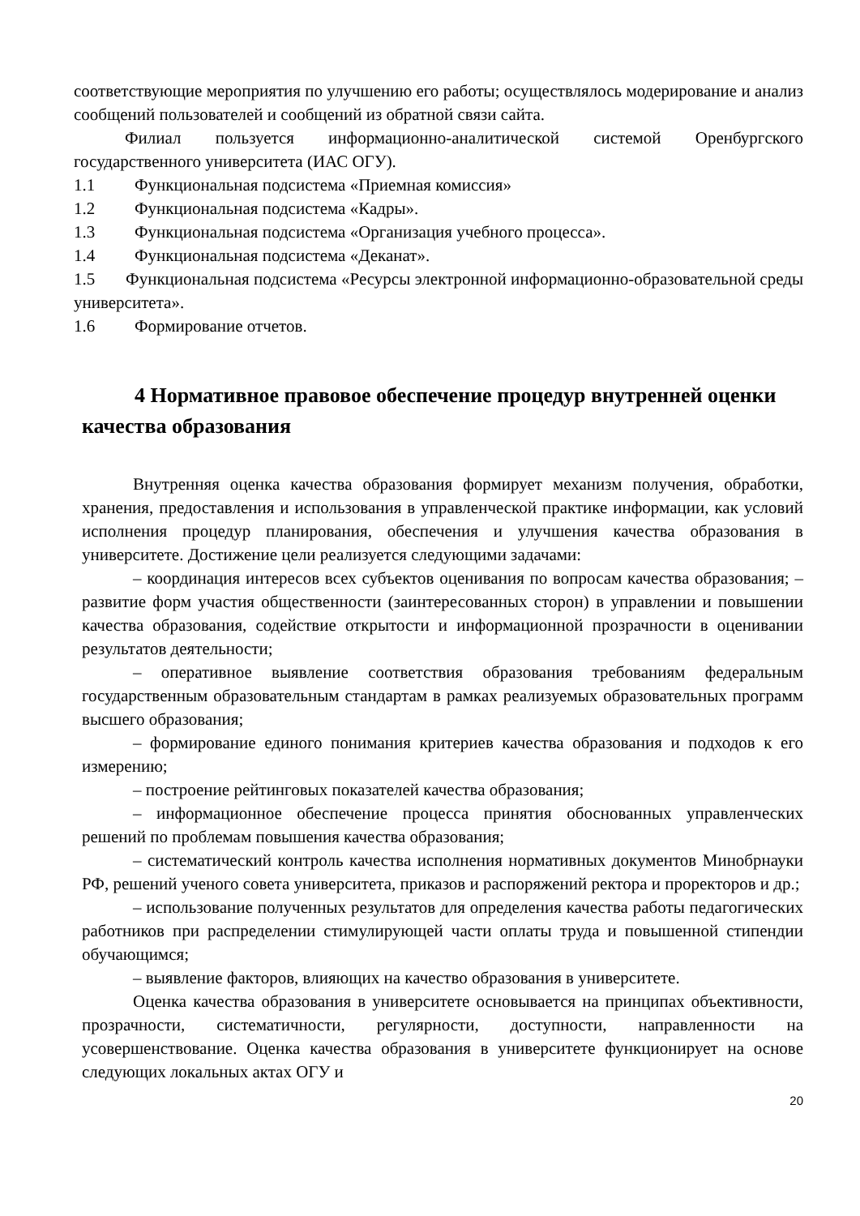соответствующие мероприятия по улучшению его работы; осуществлялось модерирование и анализ сообщений пользователей и сообщений из обратной связи сайта.
Филиал пользуется информационно-аналитической системой Оренбургского государственного университета (ИАС ОГУ).
1.1 Функциональная подсистема «Приемная комиссия»
1.2 Функциональная подсистема «Кадры».
1.3 Функциональная подсистема «Организация учебного процесса».
1.4 Функциональная подсистема «Деканат».
1.5 Функциональная подсистема «Ресурсы электронной информационно-образовательной среды университета».
1.6 Формирование отчетов.
4 Нормативное правовое обеспечение процедур внутренней оценки качества образования
Внутренняя оценка качества образования формирует механизм получения, обработки, хранения, предоставления и использования в управленческой практике информации, как условий исполнения процедур планирования, обеспечения и улучшения качества образования в университете. Достижение цели реализуется следующими задачами:
– координация интересов всех субъектов оценивания по вопросам качества образования; – развитие форм участия общественности (заинтересованных сторон) в управлении и повышении качества образования, содействие открытости и информационной прозрачности в оценивании результатов деятельности;
– оперативное выявление соответствия образования требованиям федеральным государственным образовательным стандартам в рамках реализуемых образовательных программ высшего образования;
– формирование единого понимания критериев качества образования и подходов к его измерению;
– построение рейтинговых показателей качества образования;
– информационное обеспечение процесса принятия обоснованных управленческих решений по проблемам повышения качества образования;
– систематический контроль качества исполнения нормативных документов Минобрнауки РФ, решений ученого совета университета, приказов и распоряжений ректора и проректоров и др.;
– использование полученных результатов для определения качества работы педагогических работников при распределении стимулирующей части оплаты труда и повышенной стипендии обучающимся;
– выявление факторов, влияющих на качество образования в университете.
Оценка качества образования в университете основывается на принципах объективности, прозрачности, систематичности, регулярности, доступности, направленности на усовершенствование. Оценка качества образования в университете функционирует на основе следующих локальных актах ОГУ и
20